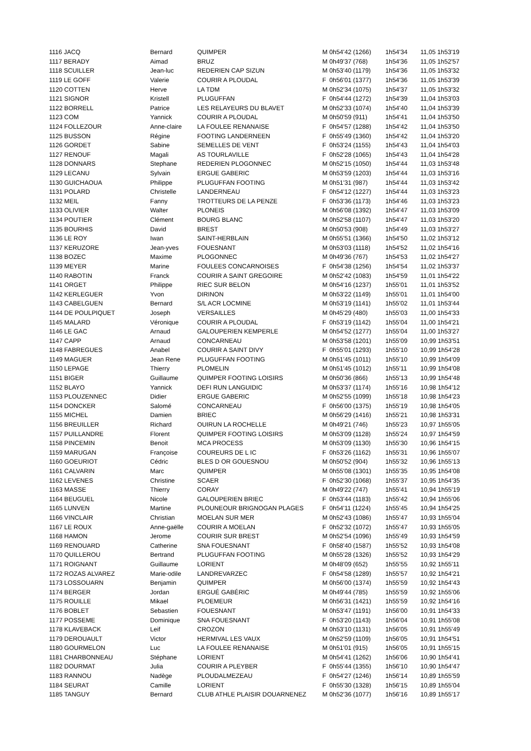| 1116 JACQ | Bernard | QUIMPER | M | 0h54'42 (1266) | 1h54'34 | 11,05 1h53'19 |
| 1117 BERADY | Aimad | BRUZ | M | 0h49'37 (768) | 1h54'36 | 11,05 1h52'57 |
| 1118 SCUILLER | Jean-luc | REDERIEN CAP SIZUN | M | 0h53'40 (1179) | 1h54'36 | 11,05 1h53'32 |
| 1119 LE GOFF | Valerie | COURIR A PLOUDAL | F | 0h56'01 (1377) | 1h54'36 | 11,05 1h53'39 |
| 1120 COTTEN | Herve | LA TDM | M | 0h52'34 (1075) | 1h54'37 | 11,05 1h53'32 |
| 1121 SIGNOR | Kristell | PLUGUFFAN | F | 0h54'44 (1272) | 1h54'39 | 11,04 1h53'03 |
| 1122 BORRELL | Patrice | LES RELAYEURS DU BLAVET | M | 0h52'33 (1074) | 1h54'40 | 11,04 1h53'39 |
| 1123 COM | Yannick | COURIR A PLOUDAL | M | 0h50'59 (911) | 1h54'41 | 11,04 1h53'50 |
| 1124 FOLLEZOUR | Anne-claire | LA FOULEE RENANAISE | F | 0h54'57 (1288) | 1h54'42 | 11,04 1h53'50 |
| 1125 BUSSON | Régine | FOOTING LANDERNEEN | F | 0h55'49 (1360) | 1h54'42 | 11,04 1h53'20 |
| 1126 GORDET | Sabine | SEMELLES DE VENT | F | 0h53'24 (1155) | 1h54'43 | 11,04 1h54'03 |
| 1127 RENOUF | Magali | AS TOURLAVILLE | F | 0h52'28 (1065) | 1h54'43 | 11,04 1h54'28 |
| 1128 DONNARS | Stephane | REDERIEN PLOGONNEC | M | 0h52'15 (1050) | 1h54'44 | 11,03 1h53'48 |
| 1129 LECANU | Sylvain | ERGUE GABERIC | M | 0h53'59 (1203) | 1h54'44 | 11,03 1h53'16 |
| 1130 GUICHAOUA | Philippe | PLUGUFFAN FOOTING | M | 0h51'31 (987) | 1h54'44 | 11,03 1h53'42 |
| 1131 POLARD | Christelle | LANDERNEAU | F | 0h54'12 (1227) | 1h54'44 | 11,03 1h53'23 |
| 1132 MEIL | Fanny | TROTTEURS DE LA PENZE | F | 0h53'36 (1173) | 1h54'46 | 11,03 1h53'23 |
| 1133 OLIVIER | Walter | PLONEIS | M | 0h56'08 (1392) | 1h54'47 | 11,03 1h53'09 |
| 1134 POUTIER | Clément | BOURG BLANC | M | 0h52'58 (1107) | 1h54'47 | 11,03 1h53'20 |
| 1135 BOURHIS | David | BREST | M | 0h50'53 (908) | 1h54'49 | 11,03 1h53'27 |
| 1136 LE ROY | Iwan | SAINT-HERBLAIN | M | 0h55'51 (1366) | 1h54'50 | 11,02 1h53'12 |
| 1137 KERUZORE | Jean-yves | FOUESNANT | M | 0h53'03 (1118) | 1h54'52 | 11,02 1h54'16 |
| 1138 BOZEC | Maxime | PLOGONNEC | M | 0h49'36 (767) | 1h54'53 | 11,02 1h54'27 |
| 1139 MEYER | Marine | FOULEES CONCARNOISES | F | 0h54'38 (1256) | 1h54'54 | 11,02 1h53'37 |
| 1140 RABOTIN | Franck | COURIR A SAINT GREGOIRE | M | 0h52'42 (1083) | 1h54'59 | 11,01 1h54'22 |
| 1141 ORGET | Philippe | RIEC SUR BELON | M | 0h54'16 (1237) | 1h55'01 | 11,01 1h53'52 |
| 1142 KERLEGUER | Yvon | DIRINON | M | 0h53'22 (1149) | 1h55'01 | 11,01 1h54'00 |
| 1143 CABELGUEN | Bernard | S/L ACR LOCMINE | M | 0h53'19 (1141) | 1h55'02 | 11,01 1h53'44 |
| 1144 DE POULPIQUET | Joseph | VERSAILLES | M | 0h45'29 (480) | 1h55'03 | 11,00 1h54'33 |
| 1145 MALARD | Véronique | COURIR A PLOUDAL | F | 0h53'19 (1142) | 1h55'04 | 11,00 1h54'21 |
| 1146 LE GAC | Arnaud | GALOUPERIEN KEMPERLE | M | 0h54'52 (1277) | 1h55'04 | 11,00 1h53'27 |
| 1147 CAPP | Arnaud | CONCARNEAU | M | 0h53'58 (1201) | 1h55'09 | 10,99 1h53'51 |
| 1148 FABREGUES | Anabel | COURIR A SAINT DIVY | F | 0h55'01 (1293) | 1h55'10 | 10,99 1h54'28 |
| 1149 MAGUER | Jean Rene | PLUGUFFAN FOOTING | M | 0h51'45 (1011) | 1h55'10 | 10,99 1h54'09 |
| 1150 LEPAGE | Thierry | PLOMELIN | M | 0h51'45 (1012) | 1h55'11 | 10,99 1h54'08 |
| 1151 BIGER | Guillaume | QUIMPER FOOTING LOISIRS | M | 0h50'36 (866) | 1h55'13 | 10,99 1h54'48 |
| 1152 BLAYO | Yannick | DEFI RUN LANGUIDIC | M | 0h53'37 (1174) | 1h55'16 | 10,98 1h54'12 |
| 1153 PLOUZENNEC | Didier | ERGUE GABERIC | M | 0h52'55 (1099) | 1h55'18 | 10,98 1h54'23 |
| 1154 DONCKER | Salomé | CONCARNEAU | F | 0h56'00 (1375) | 1h55'19 | 10,98 1h54'05 |
| 1155 MICHEL | Damien | BRIEC | M | 0h56'29 (1416) | 1h55'21 | 10,98 1h53'31 |
| 1156 BREUILLER | Richard | OUIRUN LA ROCHELLE | M | 0h49'21 (746) | 1h55'23 | 10,97 1h55'05 |
| 1157 PUILLANDRE | Florent | QUIMPER FOOTING LOISIRS | M | 0h53'09 (1128) | 1h55'24 | 10,97 1h54'59 |
| 1158 PINCEMIN | Benoit | MCA PROCESS | M | 0h53'09 (1130) | 1h55'30 | 10,96 1h54'15 |
| 1159 MARUGAN | Françoise | COUREURS DE L IC | F | 0h53'26 (1162) | 1h55'31 | 10,96 1h55'07 |
| 1160 GOEURIOT | Cédric | BLES D OR GOUESNOU | M | 0h50'52 (904) | 1h55'32 | 10,96 1h55'13 |
| 1161 CALVARIN | Marc | QUIMPER | M | 0h55'08 (1301) | 1h55'35 | 10,95 1h54'08 |
| 1162 LEVENES | Christine | SCAER | F | 0h52'30 (1068) | 1h55'37 | 10,95 1h54'35 |
| 1163 MASSE | Thierry | CORAY | M | 0h49'22 (747) | 1h55'41 | 10,94 1h55'19 |
| 1164 BEUGUEL | Nicole | GALOUPERIEN BRIEC | F | 0h53'44 (1183) | 1h55'42 | 10,94 1h55'06 |
| 1165 LUNVEN | Martine | PLOUNEOUR BRIGNOGAN PLAGES | F | 0h54'11 (1224) | 1h55'45 | 10,94 1h54'25 |
| 1166 VINCLAIR | Christian | MOELAN SUR MER | M | 0h52'43 (1086) | 1h55'47 | 10,93 1h55'04 |
| 1167 LE ROUX | Anne-gaëlle | COURIR A MOELAN | F | 0h52'32 (1072) | 1h55'47 | 10,93 1h55'05 |
| 1168 HAMON | Jerome | COURIR SUR BREST | M | 0h52'54 (1096) | 1h55'49 | 10,93 1h54'59 |
| 1169 RENOUARD | Catherine | SNA FOUESNANT | F | 0h58'40 (1587) | 1h55'52 | 10,93 1h54'08 |
| 1170 QUILLEROU | Bertrand | PLUGUFFAN FOOTING | M | 0h55'28 (1326) | 1h55'52 | 10,93 1h54'29 |
| 1171 ROIGNANT | Guillaume | LORIENT | M | 0h48'09 (652) | 1h55'55 | 10,92 1h55'11 |
| 1172 ROZAS ALVAREZ | Marie-odile | LANDREVARZEC | F | 0h54'58 (1289) | 1h55'57 | 10,92 1h54'21 |
| 1173 LOSSOUARN | Benjamin | QUIMPER | M | 0h56'00 (1374) | 1h55'59 | 10,92 1h54'43 |
| 1174 BERGER | Jordan | ERGUÉ GABÉRIC | M | 0h49'44 (785) | 1h55'59 | 10,92 1h55'06 |
| 1175 ROUILLE | Mikael | PLOEMEUR | M | 0h56'31 (1421) | 1h55'59 | 10,92 1h54'16 |
| 1176 BOBLET | Sebastien | FOUESNANT | M | 0h53'47 (1191) | 1h56'00 | 10,91 1h54'33 |
| 1177 POSSEME | Dominique | SNA FOUESNANT | F | 0h53'20 (1143) | 1h56'04 | 10,91 1h55'08 |
| 1178 KLAVEBACK | Leif | CROZON | M | 0h53'10 (1131) | 1h56'05 | 10,91 1h55'49 |
| 1179 DEROUAULT | Victor | HERMIVAL LES VAUX | M | 0h52'59 (1109) | 1h56'05 | 10,91 1h54'51 |
| 1180 GOURMELON | Luc | LA FOULEE RENANAISE | M | 0h51'01 (915) | 1h56'05 | 10,91 1h55'15 |
| 1181 CHARBONNEAU | Stéphane | LORIENT | M | 0h54'41 (1262) | 1h56'06 | 10,90 1h54'41 |
| 1182 DOURMAT | Julia | COURIR A PLEYBER | F | 0h55'44 (1355) | 1h56'10 | 10,90 1h54'47 |
| 1183 RANNOU | Nadège | PLOUDALMEZEAU | F | 0h54'27 (1246) | 1h56'14 | 10,89 1h55'59 |
| 1184 SEURAT | Camille | LORIENT | F | 0h55'30 (1328) | 1h56'15 | 10,89 1h55'04 |
| 1185 TANGUY | Bernard | CLUB ATHLE PLAISIR DOUARNENEZ | M | 0h52'36 (1077) | 1h56'16 | 10,89 1h55'17 |